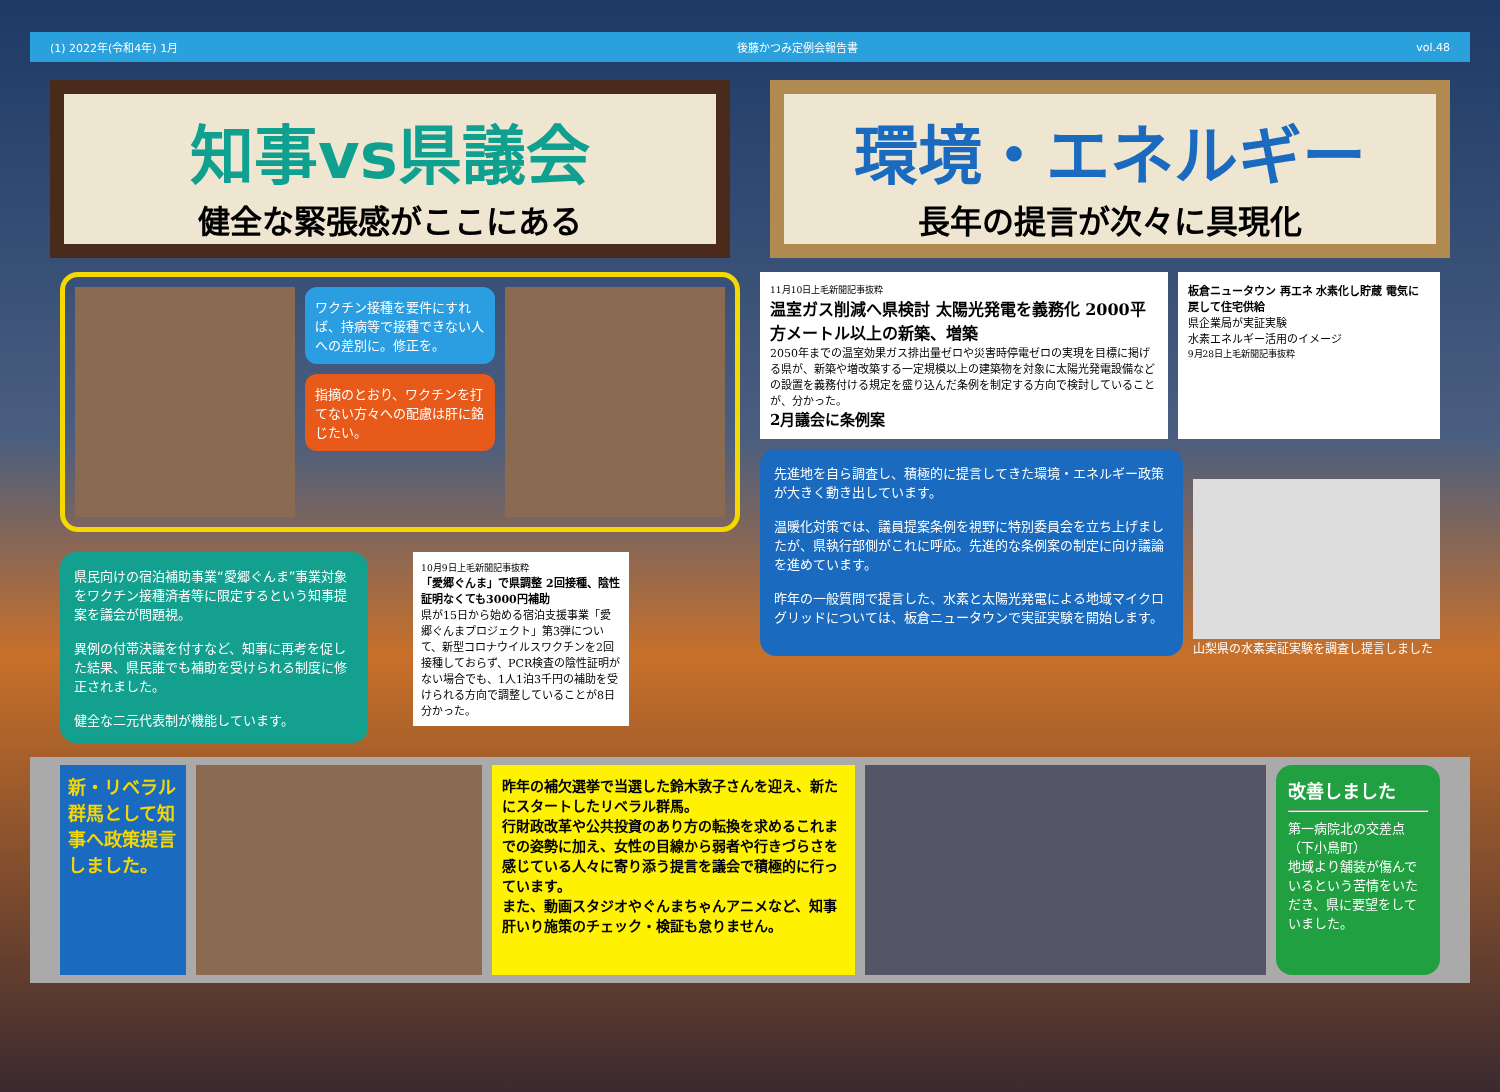(1) 2022年(令和4年) 1月 後藤かつみ定例会報告書 vol.48
知事vs県議会
健全な緊張感がここにある
環境・エネルギー
長年の提言が次々に具現化
ワクチン接種を要件にすれば、持病等で接種できない人への差別に。修正を。
指摘のとおり、ワクチンを打てない方々への配慮は肝に銘じたい。
県民向けの宿泊補助事業“愛郷ぐんま”事業対象をワクチン接種済者等に限定するという知事提案を議会が問題視。
異例の付帯決議を付すなど、知事に再考を促した結果、県民誰でも補助を受けられる制度に修正されました。
健全な二元代表制が機能しています。
10月9日上毛新聞記事抜粋
「愛郷ぐんま」で県調整 2回接種、陰性証明なくても3000円補助
県が15日から始める宿泊支援事業「愛郷ぐんまプロジェクト」第3弾について、新型コロナウイルスワクチンを2回接種しておらず、PCR検査の陰性証明がない場合でも、1人1泊3千円の補助を受けられる方向で調整していることが8日分かった。
11月10日上毛新聞記事抜粋
温室ガス削減へ県検討 太陽光発電を義務化 2000平方メートル以上の新築、増築
2050年までの温室効果ガス排出量ゼロや災害時停電ゼロの実現を目標に掲げる県が、新築や増改築する一定規模以上の建築物を対象に太陽光発電設備などの設置を義務付ける規定を盛り込んだ条例を制定する方向で検討していることが、分かった。
2月議会に条例案
板倉ニュータウン 再エネ 水素化し貯蔵 電気に戻して住宅供給
県企業局が実証実験
水素エネルギー活用のイメージ
9月28日上毛新聞記事抜粋
先進地を自ら調査し、積極的に提言してきた環境・エネルギー政策が大きく動き出しています。
温暖化対策では、議員提案条例を視野に特別委員会を立ち上げましたが、県執行部側がこれに呼応。先進的な条例案の制定に向け議論を進めています。
昨年の一般質問で提言した、水素と太陽光発電による地域マイクログリッドについては、板倉ニュータウンで実証実験を開始します。
山梨県の水素実証実験を調査し提言しました
新・リベラル群馬として知事へ政策提言しました。
昨年の補欠選挙で当選した鈴木敦子さんを迎え、新たにスタートしたリベラル群馬。
行財政改革や公共投資のあり方の転換を求めるこれまでの姿勢に加え、女性の目線から弱者や行きづらさを感じている人々に寄り添う提言を議会で積極的に行っています。
また、動画スタジオやぐんまちゃんアニメなど、知事肝いり施策のチェック・検証も怠りません。
改善しました
第一病院北の交差点（下小鳥町）
地域より舗装が傷んでいるという苦情をいただき、県に要望をしていました。